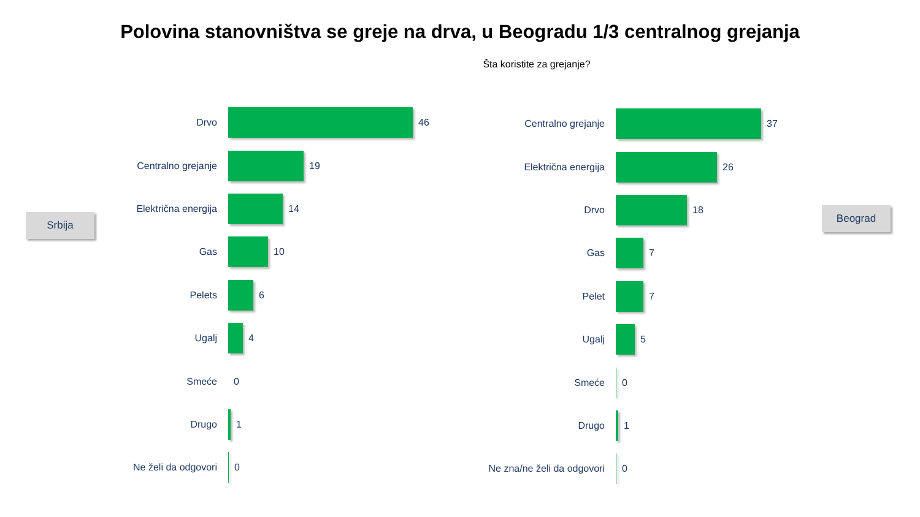Polovina stanovništva se greje na drva, u Beogradu 1/3 centralnog grejanja
Šta koristite za grejanje?
Srbija
Beograd
Drvo 46
Centralno grejanje 19
Električna energija 14
Gas 10
Pelets 6
Ugalj 4
Smeće 0
Drugo 1
Ne želi da odgovori 0
Centralno grejanje 37
Električna energija 26
Drvo 18
Gas 7
Pelet 7
Ugalj 5
Smeće 0
Drugo 1
Ne zna/ne želi da odgovori
0